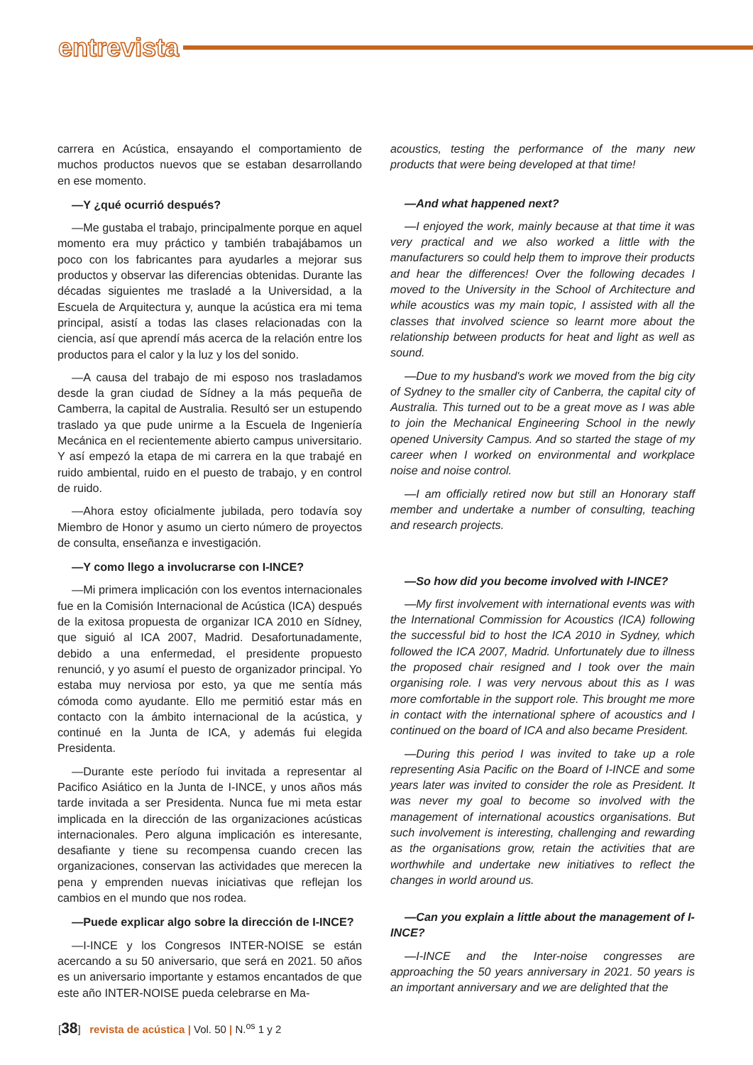entrevista
carrera en Acústica, ensayando el comportamiento de muchos productos nuevos que se estaban desarrollando en ese momento.
—Y ¿qué ocurrió después?
—Me gustaba el trabajo, principalmente porque en aquel momento era muy práctico y también trabajábamos un poco con los fabricantes para ayudarles a mejorar sus productos y observar las diferencias obtenidas. Durante las décadas siguientes me trasladé a la Universidad, a la Escuela de Arquitectura y, aunque la acústica era mi tema principal, asistí a todas las clases relacionadas con la ciencia, así que aprendí más acerca de la relación entre los productos para el calor y la luz y los del sonido.
—A causa del trabajo de mi esposo nos trasladamos desde la gran ciudad de Sídney a la más pequeña de Camberra, la capital de Australia. Resultó ser un estupendo traslado ya que pude unirme a la Escuela de Ingeniería Mecánica en el recientemente abierto campus universitario. Y así empezó la etapa de mi carrera en la que trabajé en ruido ambiental, ruido en el puesto de trabajo, y en control de ruido.
—Ahora estoy oficialmente jubilada, pero todavía soy Miembro de Honor y asumo un cierto número de proyectos de consulta, enseñanza e investigación.
—Y como llego a involucrarse con I-INCE?
—Mi primera implicación con los eventos internacionales fue en la Comisión Internacional de Acústica (ICA) después de la exitosa propuesta de organizar ICA 2010 en Sídney, que siguió al ICA 2007, Madrid. Desafortunadamente, debido a una enfermedad, el presidente propuesto renunció, y yo asumí el puesto de organizador principal. Yo estaba muy nerviosa por esto, ya que me sentía más cómoda como ayudante. Ello me permitió estar más en contacto con la ámbito internacional de la acústica, y continué en la Junta de ICA, y además fui elegida Presidenta.
—Durante este período fui invitada a representar al Pacifico Asiático en la Junta de I-INCE, y unos años más tarde invitada a ser Presidenta. Nunca fue mi meta estar implicada en la dirección de las organizaciones acústicas internacionales. Pero alguna implicación es interesante, desafiante y tiene su recompensa cuando crecen las organizaciones, conservan las actividades que merecen la pena y emprenden nuevas iniciativas que reflejan los cambios en el mundo que nos rodea.
—Puede explicar algo sobre la dirección de I-INCE?
—I-INCE y los Congresos INTER-NOISE se están acercando a su 50 aniversario, que será en 2021. 50 años es un aniversario importante y estamos encantados de que este año INTER-NOISE pueda celebrarse en Ma-
acoustics, testing the performance of the many new products that were being developed at that time!
—And what happened next?
—I enjoyed the work, mainly because at that time it was very practical and we also worked a little with the manufacturers so could help them to improve their products and hear the differences! Over the following decades I moved to the University in the School of Architecture and while acoustics was my main topic, I assisted with all the classes that involved science so learnt more about the relationship between products for heat and light as well as sound.
—Due to my husband's work we moved from the big city of Sydney to the smaller city of Canberra, the capital city of Australia. This turned out to be a great move as I was able to join the Mechanical Engineering School in the newly opened University Campus. And so started the stage of my career when I worked on environmental and workplace noise and noise control.
—I am officially retired now but still an Honorary staff member and undertake a number of consulting, teaching and research projects.
—So how did you become involved with I-INCE?
—My first involvement with international events was with the International Commission for Acoustics (ICA) following the successful bid to host the ICA 2010 in Sydney, which followed the ICA 2007, Madrid. Unfortunately due to illness the proposed chair resigned and I took over the main organising role. I was very nervous about this as I was more comfortable in the support role. This brought me more in contact with the international sphere of acoustics and I continued on the board of ICA and also became President.
—During this period I was invited to take up a role representing Asia Pacific on the Board of I-INCE and some years later was invited to consider the role as President. It was never my goal to become so involved with the management of international acoustics organisations. But such involvement is interesting, challenging and rewarding as the organisations grow, retain the activities that are worthwhile and undertake new initiatives to reflect the changes in world around us.
—Can you explain a little about the management of I-INCE?
—I-INCE and the Inter-noise congresses are approaching the 50 years anniversary in 2021. 50 years is an important anniversary and we are delighted that the
[38] revista de acústica | Vol. 50 | N.<sup>os</sup> 1 y 2